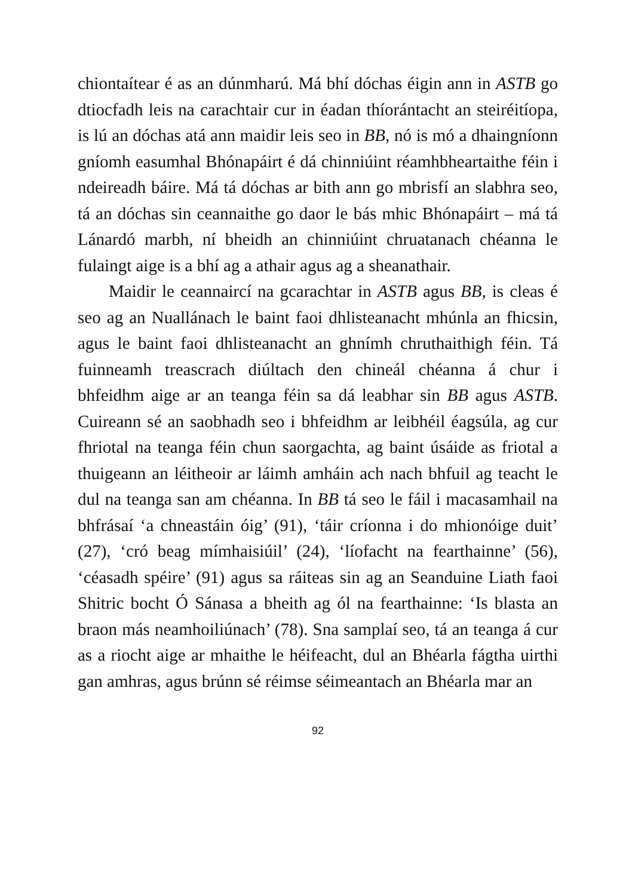chiontaítear é as an dúnmharú. Má bhí dóchas éigin ann in ASTB go dtiocfadh leis na carachtair cur in éadan thíorántacht an steiréitíopa, is lú an dóchas atá ann maidir leis seo in BB, nó is mó a dhaingníonn gníomh easumhal Bhónapáirt é dá chinniúint réamhbheartaithe féin i ndeireadh báire. Má tá dóchas ar bith ann go mbrisfí an slabhra seo, tá an dóchas sin ceannaithe go daor le bás mhic Bhónapáirt – má tá Lánardó marbh, ní bheidh an chinniúint chruatanach chéanna le fulaingt aige is a bhí ag a athair agus ag a sheanathair.
Maidir le ceannaircí na gcarachtar in ASTB agus BB, is cleas é seo ag an Nuallánach le baint faoi dhlisteanacht mhúnla an fhicsin, agus le baint faoi dhlisteanacht an ghnímh chruthaithigh féin. Tá fuinneamh treascrach diúltach den chineál chéanna á chur i bhfeidhm aige ar an teanga féin sa dá leabhar sin BB agus ASTB. Cuireann sé an saobhadh seo i bhfeidhm ar leibhéil éagsúla, ag cur fhriotal na teanga féin chun saorgachta, ag baint úsáide as friotal a thuigeann an léitheoir ar láimh amháin ach nach bhfuil ag teacht le dul na teanga san am chéanna. In BB tá seo le fáil i macasamhail na bhfrásaí ‘a chneastáin óig’ (91), ‘táir críonna i do mhionóige duit’ (27), ‘cró beag mímhaisiúil’ (24), ‘líofacht na fearthainne’ (56), ‘céasadh spéire’ (91) agus sa ráiteas sin ag an Seanduine Liath faoi Shitric bocht Ó Sánasa a bheith ag ól na fearthainne: ‘Is blasta an braon más neamhoiliúnach’ (78). Sna samplaí seo, tá an teanga á cur as a riocht aige ar mhaithe le héifeacht, dul an Bhéarla fágtha uirthi gan amhras, agus brúnn sé réimse séimeantach an Bhéarla mar an
92